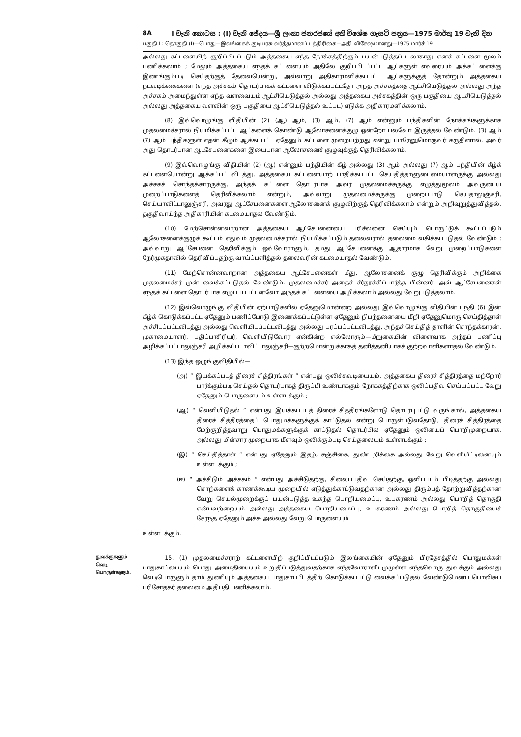8A I වැනි කොටස : (I) වැනි ඡේදය—ශ්‍රී ලංකා ජනරජයේ අති විශේෂ ගැසට් පත්‍රය—1975 මාර්තු 19 වැනි දින
பகுதி I : தொகுதி (I)—பொது—இலங்கைக் குடியரசு வர்த்தமானப் பத்திரிகை—அதி விசேஷமானது—1975 மார்ச் 19
அல்லது கட்டளையிற் குறிப்பிடப்படும் அத்தகைய எந்த நோக்கத்திற்கும் பயன்படுத்தப்படலாகாது எனக் கட்டளை மூலம் பணிக்கலாம் ; மேலும் அத்தகைய எந்தக் கட்டளையும் அதிலே குறிப்பிடப்பட்ட ஆட்களுள் எவரையும் அக்கட்டளைக்கு இணங்கும்படி செய்தற்குத் தேவையென்று, அவ்வாறு அதிகாரமளிக்கப்பட்ட ஆட்களுக்குத் தோன்றும் அத்தகைய நடவடிக்கைகளை (எந்த அச்சகம் தொடர்பாகக் கட்டளை விடுக்கப்பட்டதோ அந்த அச்சகத்தை ஆட்சியெடுத்தல் அல்லது அந்த அச்சகம் அமைந்துள்ள எந்த வளவையும் ஆட்சியெடுத்தல் அல்லது அத்தகைய அச்சகத்தின் ஒரு பகுதியை ஆட்சியெடுத்தல் அல்லது அத்தகைய வளவின் ஒரு பகுதியை ஆட்சியெடுத்தல் உட்பட) எடுக்க அதிகாரமளிக்கலாம்.
(8) இவ்வொழுங்கு விதியின் (2) (ஆ) ஆம், (3) ஆம், (7) ஆம் என்னும் பந்திகளின் நோக்கங்களுக்காக முதலமைச்சரால் நியமிக்கப்பட்ட ஆட்களைக் கொண்டு ஆலோசனைக்குழு ஒன்றோ பலவோ இருத்தல் வேண்டும். (3) ஆம் (7) ஆம் பந்திகளுள் எதன் கீழும் ஆக்கப்பட்ட ஏதேனும் கட்டளை முறையற்றது என்று யாரேனுமொருவர் கருதினால், அவர் அது தொடர்பான ஆட்சேபனைகளை இயைபான ஆலோசனைச் குழுவுக்குத் தெரிவிக்கலாம்.
(9) இவ்வொழுங்கு விதியின் (2) (ஆ) என்னும் பந்தியின் கீழ் அல்லது (3) ஆம் அல்லது (7) ஆம் பந்தியின் கீழ்க் கட்டளையொன்று ஆக்கப்பட்டவிடத்து, அத்தகைய கட்டளையாற் பாதிக்கப்பட்ட செய்தித்தாளுடைமையாளருக்கு அல்லது அச்சகச் சொந்தக்காரருக்கு, அந்தக் கட்டளை தொடர்பாக அவர் முதலமைச்சருக்கு எழுத்துமூலம் அவருடைய முறைப்பாடுகளைத் தெரிவிக்கலாம் என்றும், அவ்வாறு முதலமைச்சருக்கு முறைப்பாடு செய்தாலுஞ்சரி, செய்யாவிட்டாலுஞ்சரி, அவரது ஆட்சேபனைகளை ஆலோசனைக் குழுவிற்குத் தெரிவிக்கலாம் என்றும் அறிவுறுத்துவித்தல், தகுதிவாய்ந்த அதிகாரியின் கடமையாதல் வேண்டும்.
(10) மேற்சொன்னவாறான அத்தகைய ஆட்சேபனையை பரிசீலனை செய்யும் பொருட்டுக் கூட்டப்படும் ஆலோசனைக்குழுக் கூட்டம் எதுவும் முதலமைச்சரால் நியமிக்கப்படும் தலைவரால் தலைமை வகிக்கப்படுதல் வேண்டும் ; அவ்வாறு ஆட்சேபனை தெரிவிக்கும் ஒவ்வோராளும், தமது ஆட்சேபனைக்கு ஆதாரமாக வேறு முறைப்பாடுகளை நேர்முகதாவில் தெரிவிப்பதற்கு வாய்ப்பளித்தல் தலைவரின் கடமையாதல் வேண்டும்.
(11) மேற்சொன்னவாறான அத்தகைய ஆட்சேபனைகள் மீது, ஆலோசனைக் குழு தெரிவிக்கும் அறிக்கை முதலமைச்சர் முன் வைக்கப்படுதல் வேண்டும். முதலமைச்சர் அதைச் சீர்தூக்கிப்பார்த்த பின்னர், அவ் ஆட்சேபனைகள் எந்தக் கட்டளை தொடர்பாக எழுப்பப்பட்டனவோ அந்தக் கட்டளையை அழிக்கலாம் அல்லது வேறுபடுத்தலாம்.
(12) இவ்வொழுங்கு விதியின் ஏற்பாடுகளில் ஏதேனுமொன்றை அல்லது இவ்வொழுங்கு விதியின் பந்தி (6) இன் கீழ்க் கொடுக்கப்பட்ட ஏதேனும் பணிப்போடு இணைக்கப்பட்டுள்ள ஏதேனும் நிபந்தனையை மீறி ஏதேனுமொரு செய்தித்தாள் அச்சிடப்பட்டவிடத்து அல்லது வெளியிடப்பட்டவிடத்து அல்லது பரப்பப்பட்டவிடத்து, அந்தச் செய்தித் தாளின் சொந்தக்காரன், முகாமையாளர், பதிப்பாசிரியர், வெளியிடுவோர் என்கின்ற எல்லோரும்—மீறுகையின் விளைவாக அந்தப் பணிப்பு அழிக்கப்பட்டாலுஞ்சரி அழிக்கப்படாவிட்டாலுஞ்சரி—குற்றமொன்றுக்காகத் தனித்தனியாகக் குற்றவாளிகளாதல் வேண்டும்.
(13) இந்த ஒழுங்குவிதியில்—
(அ) “ இயக்கப்படத் திரைச் சித்திரங்கள் ” என்பது ஒலிச்சுவடியையும், அத்தகைய திரைச் சித்திரத்தை மற்றோர் பார்க்கும்படி செய்தல் தொடர்பாகத் திருப்பி உண்டாக்கும் நோக்கத்திற்காக ஒலிப்பதிவு செய்யப்பட்ட வேறு ஏதேனும் பொருளையும் உள்ளடக்கும் ;
(ஆ) “ வெளியிடுதல் ” என்பது இயக்கப்படத் திரைச் சித்திரங்களோடு தொடர்புபட்டு வருங்கால், அத்தகைய திரைச் சித்திரத்தைப் பொதுமக்களுக்குக் காட்டுதல் என்று பொருள்படுவதோடு, திரைச் சித்திரத்தை மேற்குறித்தவாறு பொதுமக்களுக்குக் காட்டுதல் தொடர்பில் ஏதேனும் ஒலியைப் பொறிமுறையாக, அல்லது மின்சார முறையாக மீளவும் ஒலிக்கும்படி செய்தலையும் உள்ளடக்கும் ;
(இ) “ செய்தித்தாள் ” என்பது ஏதேனும் இதழ், சஞ்சிகை, துண்டறிக்கை அல்லது வேறு வெளியீட்டினையும் உள்ளடக்கும் ;
(ஈ) “ அச்சிடும் அச்சகம் ” என்பது அச்சிடுதற்கு, சிலைப்பதிவு செய்தற்கு, ஒளிப்படம் பிடித்தற்கு அல்லது சொற்களைக் காணக்கூடிய முறையில் எடுத்துக்காட்டுவதற்கான அல்லது திரும்பத் தோற்றுவித்தற்கான வேறு செயல்முறைக்குப் பயன்படுத்த உகந்த பொறியமைப்பு, உபகரணம் அல்லது பொறித் தொகுதி என்பவற்றையும் அல்லது அத்தகைய பொறியமைப்பு, உபகரணம் அல்லது பொறித் தொகுதியைச் சேர்ந்த ஏதேனும் அச்சு அல்லது வேறு பொருளையும்
உள்ளடக்கும்.
துவக்குகளும் வெடி பொருள்களும்.
15. (1) முதலமைச்சராற் கட்டளையிற் குறிப்பிடப்படும் இலங்கையின் ஏதேனும் பிரதேசத்தில் பொதுமக்கள் பாதுகாப்பையும் பொது அமைதியையும் உறுதிப்படுத்துவதற்காக எந்தவோராளிடமுமுள்ள எந்தவொரு துவக்கும் அல்லது வெடிபொருளும் தாம் துணியும் அத்தகைய பாதுகாப்பிடத்திற் கொடுக்கப்பட்டு வைக்கப்படுதல் வேண்டுமெனப் பொலிசுப் பரிசோதகர் தலைமை அதிபதி பணிக்கலாம்.